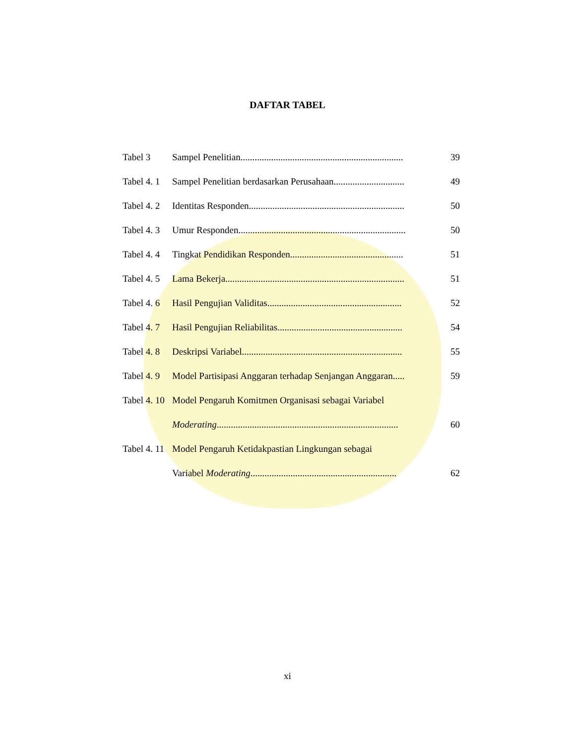DAFTAR TABEL
| Tabel 3 | Sampel Penelitian..................................................................... | 39 |
| Tabel 4. 1 | Sampel Penelitian berdasarkan Perusahaan.............................. | 49 |
| Tabel 4. 2 | Identitas Responden.................................................................. | 50 |
| Tabel 4. 3 | Umur Responden....................................................................... | 50 |
| Tabel 4. 4 | Tingkat Pendidikan Responden................................................ | 51 |
| Tabel 4. 5 | Lama Bekerja............................................................................ | 51 |
| Tabel 4. 6 | Hasil Pengujian Validitas......................................................... | 52 |
| Tabel 4. 7 | Hasil Pengujian Reliabilitas..................................................... | 54 |
| Tabel 4. 8 | Deskripsi Variabel.................................................................... | 55 |
| Tabel 4. 9 | Model Partisipasi Anggaran terhadap Senjangan Anggaran..... | 59 |
| Tabel 4. 10 | Model Pengaruh Komitmen Organisasi sebagai Variabel | |
| | Moderating ............................................................................. | 60 |
| Tabel 4. 11 | Model Pengaruh Ketidakpastian Lingkungan sebagai | |
| | Variabel Moderating .............................................................. | 62 |
xi